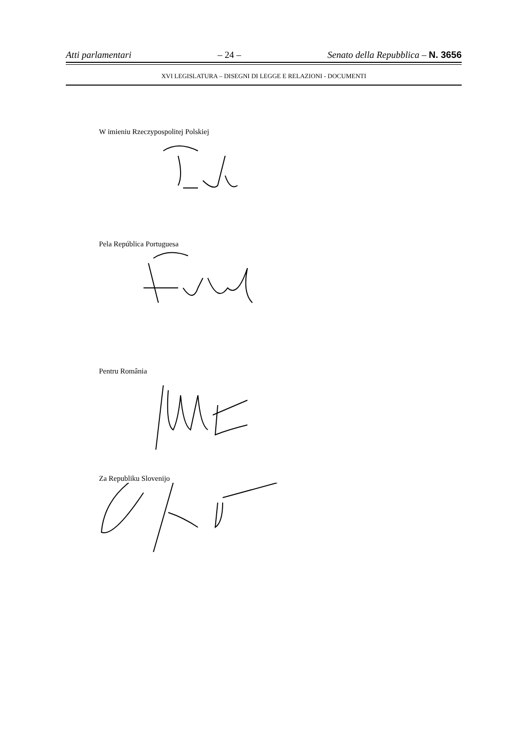Atti parlamentari – 24 – Senato della Repubblica – N. 3656
XVI LEGISLATURA – DISEGNI DI LEGGE E RELAZIONI - DOCUMENTI
W imieniu Rzeczypospolitej Polskiej
Pela República Portuguesa
Pentru România
Za Republiku Slovenijo